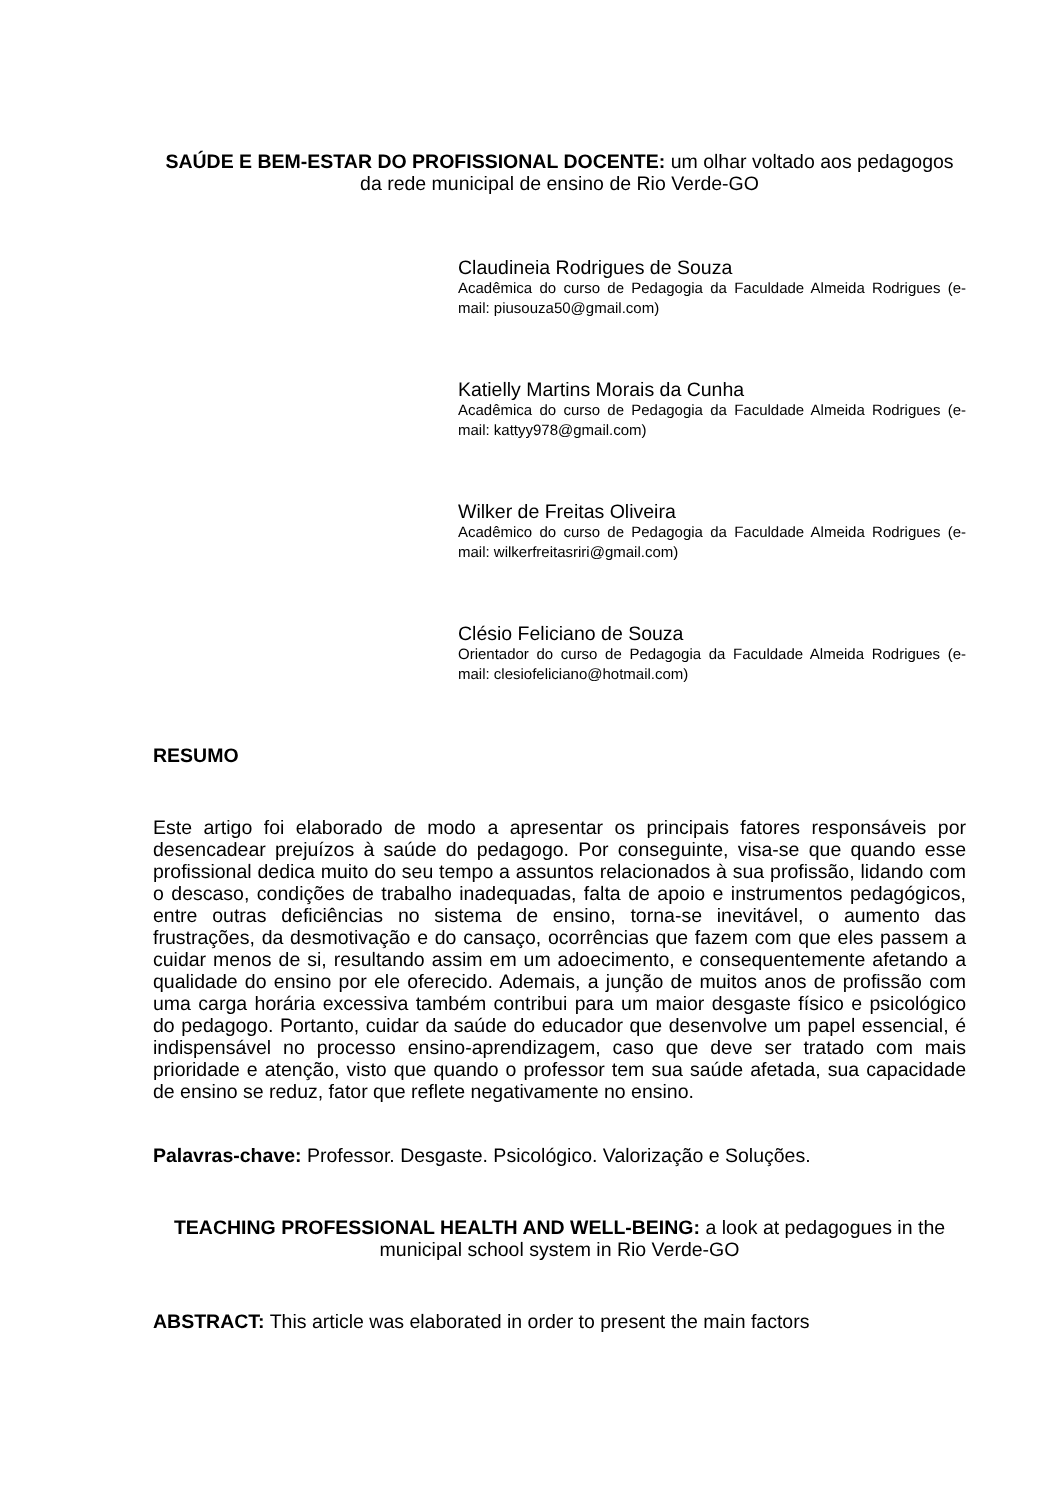SAÚDE E BEM-ESTAR DO PROFISSIONAL DOCENTE: um olhar voltado aos pedagogos da rede municipal de ensino de Rio Verde-GO
Claudineia Rodrigues de Souza
Acadêmica do curso de Pedagogia da Faculdade Almeida Rodrigues (e-mail: piusouza50@gmail.com)
Katielly Martins Morais da Cunha
Acadêmica do curso de Pedagogia da Faculdade Almeida Rodrigues (e-mail: kattyy978@gmail.com)
Wilker de Freitas Oliveira
Acadêmico do curso de Pedagogia da Faculdade Almeida Rodrigues (e-mail: wilkerfreitasriri@gmail.com)
Clésio Feliciano de Souza
Orientador do curso de Pedagogia da Faculdade Almeida Rodrigues (e-mail: clesiofeliciano@hotmail.com)
RESUMO
Este artigo foi elaborado de modo a apresentar os principais fatores responsáveis por desencadear prejuízos à saúde do pedagogo. Por conseguinte, visa-se que quando esse profissional dedica muito do seu tempo a assuntos relacionados à sua profissão, lidando com o descaso, condições de trabalho inadequadas, falta de apoio e instrumentos pedagógicos, entre outras deficiências no sistema de ensino, torna-se inevitável, o aumento das frustrações, da desmotivação e do cansaço, ocorrências que fazem com que eles passem a cuidar menos de si, resultando assim em um adoecimento, e consequentemente afetando a qualidade do ensino por ele oferecido. Ademais, a junção de muitos anos de profissão com uma carga horária excessiva também contribui para um maior desgaste físico e psicológico do pedagogo. Portanto, cuidar da saúde do educador que desenvolve um papel essencial, é indispensável no processo ensino-aprendizagem, caso que deve ser tratado com mais prioridade e atenção, visto que quando o professor tem sua saúde afetada, sua capacidade de ensino se reduz, fator que reflete negativamente no ensino.
Palavras-chave: Professor. Desgaste. Psicológico. Valorização e Soluções.
TEACHING PROFESSIONAL HEALTH AND WELL-BEING: a look at pedagogues in the municipal school system in Rio Verde-GO
ABSTRACT: This article was elaborated in order to present the main factors